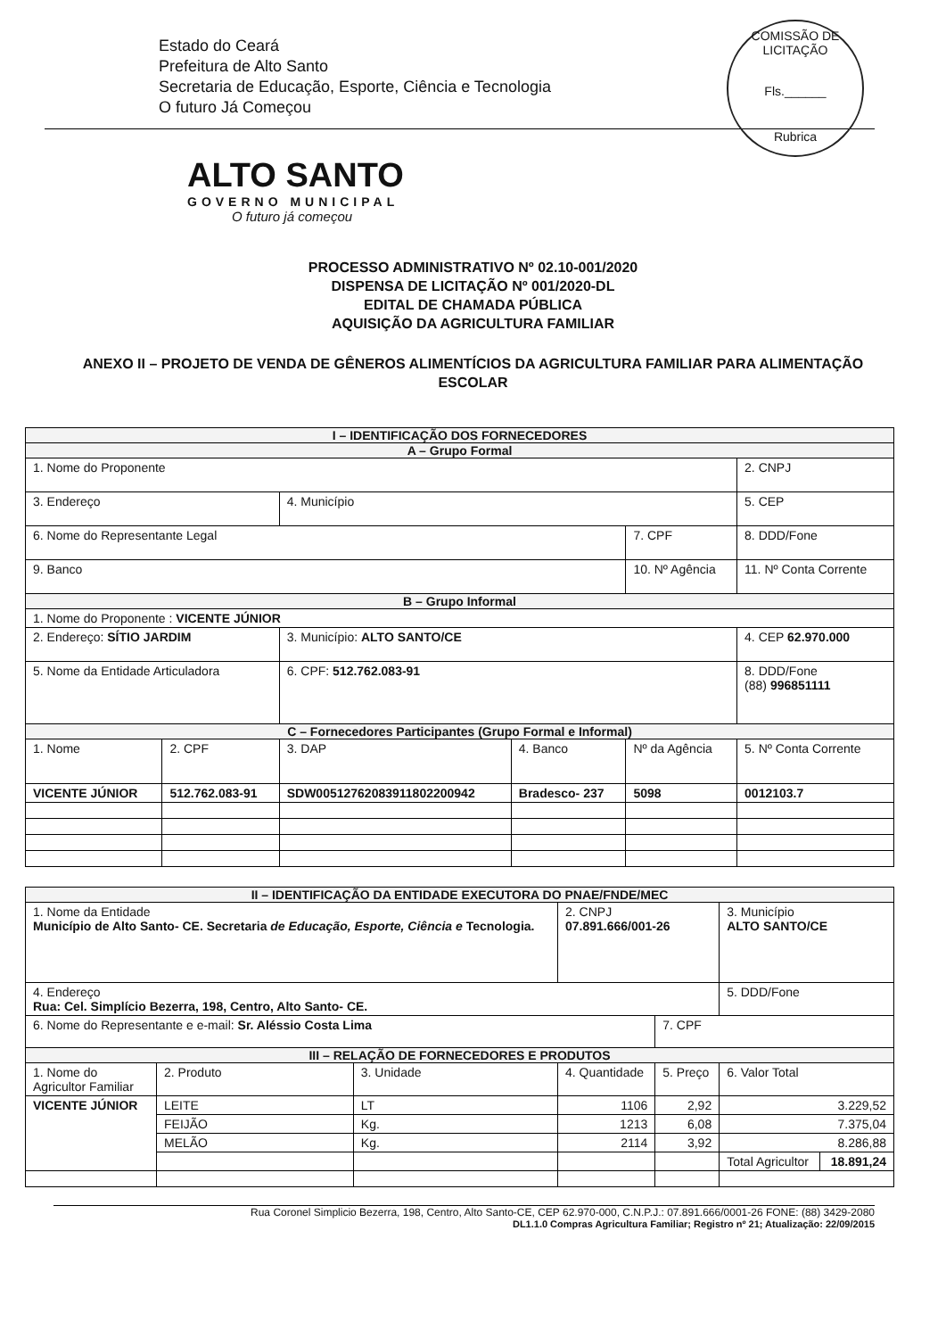COMISSÃO DE LICITAÇÃO
Fls.______
Rubrica
Estado do Ceará
Prefeitura de Alto Santo
Secretaria de Educação, Esporte, Ciência e Tecnologia
O futuro Já Começou
ALTO SANTO
GOVERNO MUNICIPAL
O futuro já começou
PROCESSO ADMINISTRATIVO Nº 02.10-001/2020
DISPENSA DE LICITAÇÃO Nº 001/2020-DL
EDITAL DE CHAMADA PÚBLICA
AQUISIÇÃO DA AGRICULTURA FAMILIAR
ANEXO II – PROJETO DE VENDA DE GÊNEROS ALIMENTÍCIOS DA AGRICULTURA FAMILIAR PARA ALIMENTAÇÃO ESCOLAR
| I – IDENTIFICAÇÃO DOS FORNECEDORES | | | | | |
| --- | --- | --- | --- | --- | --- |
| A – Grupo Formal | | | | | |
| 1. Nome do Proponente | | | | | 2. CNPJ |
| 3. Endereço | | 4. Município | | | 5. CEP |
| 6. Nome do Representante Legal | | | | 7. CPF | 8. DDD/Fone |
| 9. Banco | | | | 10. Nº Agência | 11. Nº Conta Corrente |
| B – Grupo Informal | | | | | |
| 1. Nome do Proponente : VICENTE JÚNIOR | | | | | |
| 2. Endereço: SÍTIO JARDIM | | 3. Município: ALTO SANTO/CE | | | 4. CEP 62.970.000 |
| 5. Nome da Entidade Articuladora | | 6. CPF: 512.762.083-91 | | | 8. DDD/Fone (88) 996851111 |
| C – Fornecedores Participantes (Grupo Formal e Informal) | | | | | |
| 1. Nome | 2. CPF | 3. DAP | 4. Banco | Nº da Agência | 5. Nº Conta Corrente |
| VICENTE JÚNIOR | 512.762.083-91 | SDW0051276208391180220094​2 | Bradesco- 237 | 5098 | 0012103.7 |
| II – IDENTIFICAÇÃO DA ENTIDADE EXECUTORA DO PNAE/FNDE/MEC | | | | | | |
| --- | --- | --- | --- | --- | --- | --- |
| 1. Nome da Entidade Município de Alto Santo- CE. Secretaria de Educação, Esporte, Ciência e Tecnologia. | | | 2. CNPJ 07.891.666/001-26 | | 3. Município ALTO SANTO/CE | |
| 4. Endereço Rua: Cel. Simplício Bezerra, 198, Centro, Alto Santo- CE. | | | | | 5. DDD/Fone | |
| 6. Nome do Representante e e-mail: Sr. Aléssio Costa Lima | | | | 7. CPF | | |
| III – RELAÇÃO DE FORNECEDORES E PRODUTOS | | | | | | |
| 1. Nome do Agricultor Familiar | 2. Produto | 3. Unidade | 4. Quantidade | 5. Preço | 6. Valor Total | |
| VICENTE JÚNIOR | LEITE | LT | 1106 | 2,92 | 3.229,52 | |
| | FEIJÃO | Kg. | 1213 | 6,08 | 7.375,04 | |
| | MELÃO | Kg. | 2114 | 3,92 | 8.286,88 | |
| | | | | | Total Agricultor | 18.891,24 |
Rua Coronel Simplicio Bezerra, 198, Centro, Alto Santo-CE, CEP 62.970-000, C.N.P.J.: 07.891.666/0001-26 FONE: (88) 3429-2080
DL1.1.0 Compras Agricultura Familiar; Registro nº 21; Atualização: 22/09/2015